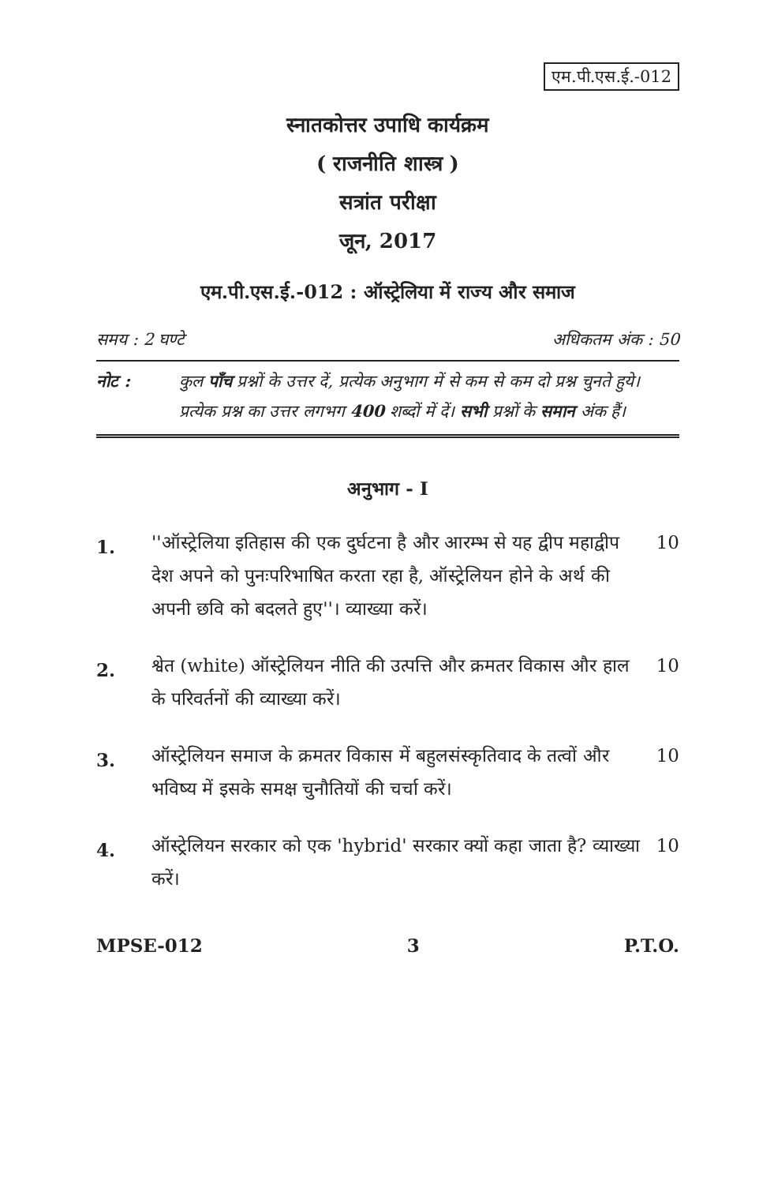एम.पी.एस.ई.-012
स्नातकोत्तर उपाधि कार्यक्रम
( राजनीति शास्त्र )
सत्रांत परीक्षा
जून, 2017
एम.पी.एस.ई.-012 : ऑस्ट्रेलिया में राज्य और समाज
समय : 2 घण्टे अधिकतम अंक : 50
नोट : कुल पाँच प्रश्नों के उत्तर दें, प्रत्येक अनुभाग में से कम से कम दो प्रश्न चुनते हुये। प्रत्येक प्रश्न का उत्तर लगभग 400 शब्दों में दें। सभी प्रश्नों के समान अंक हैं।
अनुभाग - I
1.
''ऑस्ट्रेलिया इतिहास की एक दुर्घटना है और आरम्भ से यह द्वीप महाद्वीप देश अपने को पुनःपरिभाषित करता रहा है, ऑस्ट्रेलियन होने के अर्थ की अपनी छवि को बदलते हुए''। व्याख्या करें।
10
2.
श्वेत (white) ऑस्ट्रेलियन नीति की उत्पत्ति और क्रमतर विकास और हाल के परिवर्तनों की व्याख्या करें।
10
3.
ऑस्ट्रेलियन समाज के क्रमतर विकास में बहुलसंस्कृतिवाद के तत्वों और भविष्य में इसके समक्ष चुनौतियों की चर्चा करें।
10
4.
ऑस्ट्रेलियन सरकार को एक 'hybrid' सरकार क्यों कहा जाता है? व्याख्या करें।
10
MPSE-012 3 P.T.O.